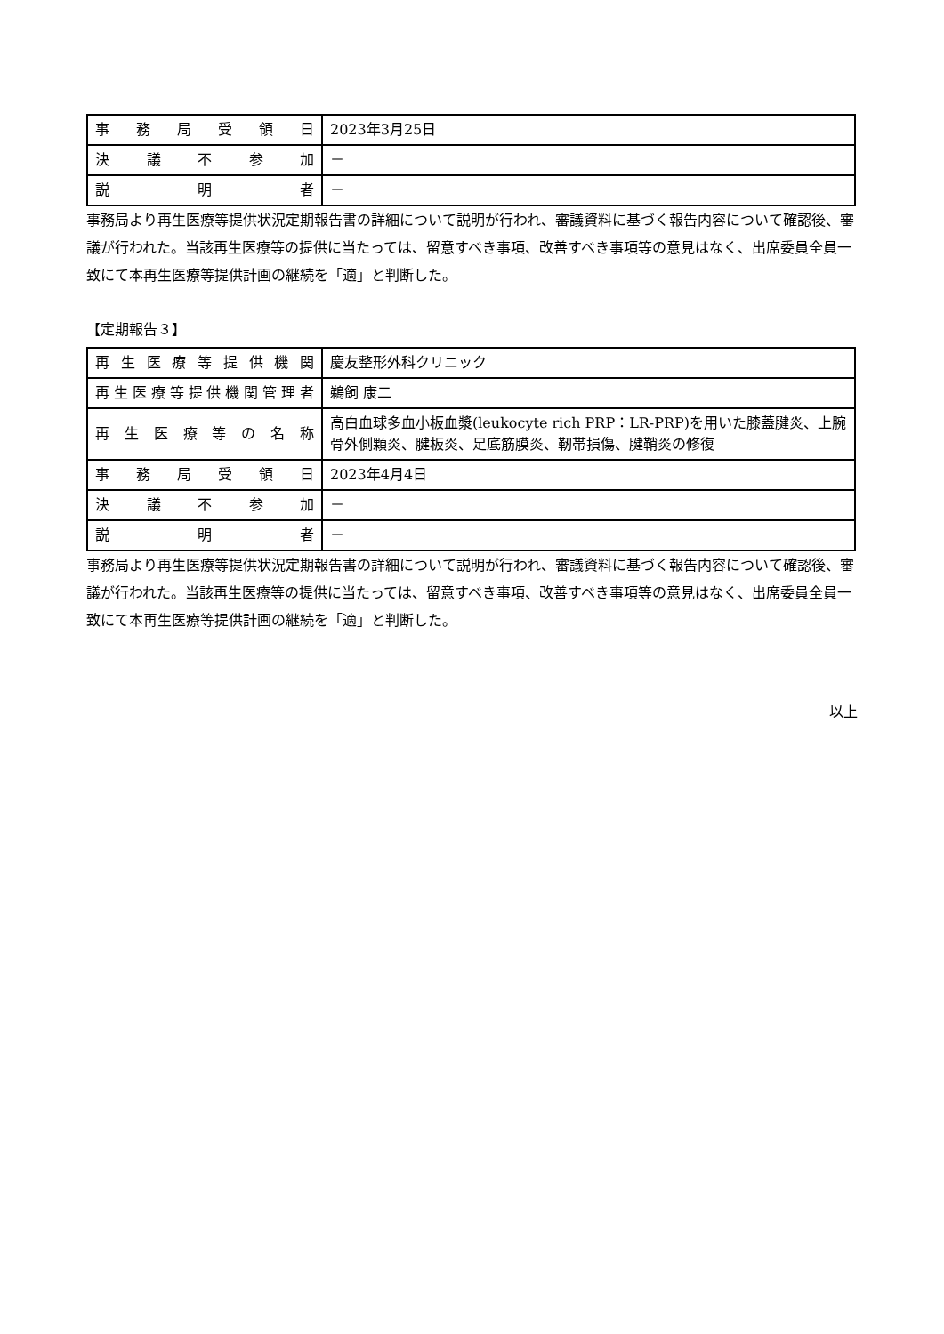| 事務局受領日 | 2023年3月25日 |
| 決議不参加 | － |
| 説明者 | － |
事務局より再生医療等提供状況定期報告書の詳細について説明が行われ、審議資料に基づく報告内容について確認後、審議が行われた。当該再生医療等の提供に当たっては、留意すべき事項、改善すべき事項等の意見はなく、出席委員全員一致にて本再生医療等提供計画の継続を「適」と判断した。
【定期報告３】
| 再生医療等提供機関 | 慶友整形外科クリニック |
| 再生医療等提供機関管理者 | 鵜飼 康二 |
| 再生医療等の名称 | 高白血球多血小板血漿(leukocyte rich PRP：LR-PRP)を用いた膝蓋腱炎、上腕骨外側顆炎、腱板炎、足底筋膜炎、靭帯損傷、腱鞘炎の修復 |
| 事務局受領日 | 2023年4月4日 |
| 決議不参加 | － |
| 説明者 | － |
事務局より再生医療等提供状況定期報告書の詳細について説明が行われ、審議資料に基づく報告内容について確認後、審議が行われた。当該再生医療等の提供に当たっては、留意すべき事項、改善すべき事項等の意見はなく、出席委員全員一致にて本再生医療等提供計画の継続を「適」と判断した。
以上